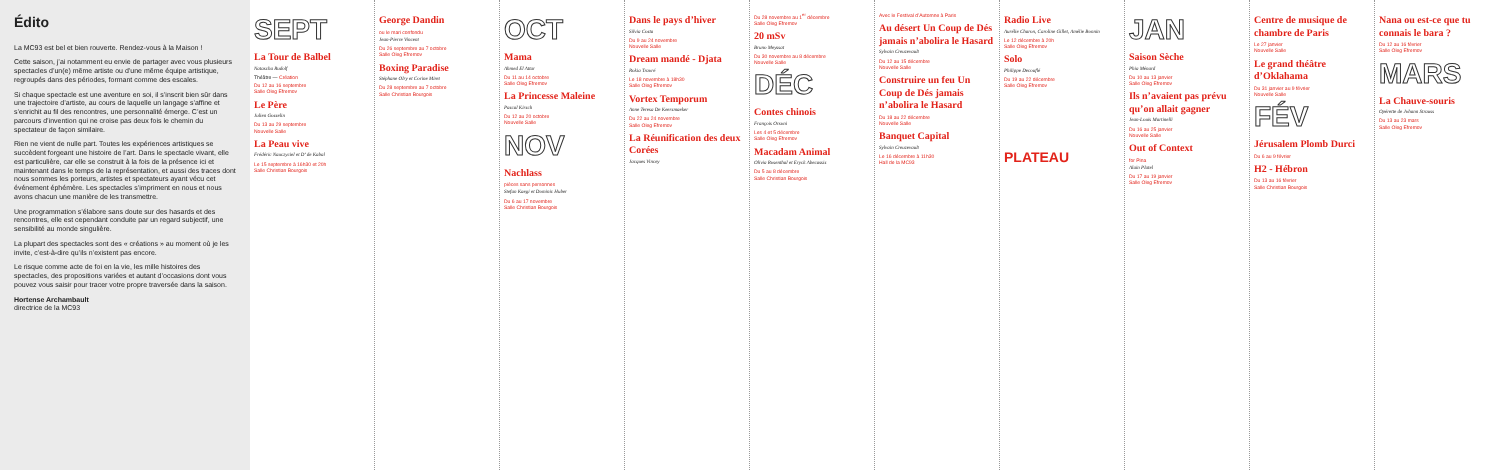Édito
La MC93 est bel et bien rouverte. Rendez-vous à la Maison !
Cette saison, j’ai notamment eu envie de partager avec vous plusieurs spectacles d’un(e) même artiste ou d’une même équipe artistique, regroupés dans des périodes, formant comme des escales.
Si chaque spectacle est une aventure en soi, il s’inscrit bien sûr dans une trajectoire d’artiste, au cours de laquelle un langage s’affine et s’enrichit au fil des rencontres, une personnalité émerge. C’est un parcours d’invention qui ne croise pas deux fois le chemin du spectateur de façon similaire.
Rien ne vient de nulle part. Toutes les expériences artistiques se succèdent forgeant une histoire de l’art. Dans le spectacle vivant, elle est particulière, car elle se construit à la fois de la présence ici et maintenant dans le temps de la représentation, et aussi des traces dont nous sommes les porteurs, artistes et spectateurs ayant vécu cet événement éphémère. Les spectacles s’impriment en nous et nous avons chacun une manière de les transmettre.
Une programmation s’élabore sans doute sur des hasards et des rencontres, elle est cependant conduite par un regard subjectif, une sensibilité au monde singulière.
La plupart des spectacles sont des « créations » au moment où je les invite, c’est-à-dire qu’ils n’existent pas encore.
Le risque comme acte de foi en la vie, les mille histoires des spectacles, des propositions variées et autant d’occasions dont vous pouvez vous saisir pour tracer votre propre traversée dans la saison.
Hortense Archambault
directrice de la MC93
SEPT
La Tour de Balbel
Natascha Rudolf
Théâtre — Création
Du 12 au 16 septembre
Salle Oleg Efremov
Le Père
Julien Gosselin
Du 13 au 29 septembre
Nouvelle Salle
La Peau vive
Frédéric Nauczyciel et D’ de Kabal
Le 15 septembre à 16h30 et 20h
Salle Christian Bourgois
George Dandin
ou le mari confondu
Jean-Pierre Vincent
Du 26 septembre au 7 octobre
Salle Oleg Efremov
Boxing Paradise
Stéphane Olry et Corine Miret
Du 28 septembre au 7 octobre
Salle Christian Bourgois
OCT
Mama
Ahmed El Attar
Du 11 au 14 octobre
Salle Oleg Efremov
La Princesse Maleine
Pascal Kirsch
Du 12 au 20 octobre
Nouvelle Salle
NOV
Nachlass
pièces sans personnes
Stefan Kaegi et Dominic Huber
Du 6 au 17 novembre
Salle Christian Bourgois
Dans le pays d’hiver
Silvia Costa
Du 9 au 24 novembre
Nouvelle Salle
Dream mandé - Djata
Rokia Traoré
Le 18 novembre à 18h30
Salle Oleg Efremov
Vortex Temporum
Anne Teresa De Keersmaeker
Du 22 au 24 novembre
Salle Oleg Efremov
La Réunification des deux Corées
Jacques Vincey
Du 28 novembre au 1<sup>er</sup> décembre
Salle Oleg Efremov
20 mSv
Bruno Meyssat
Du 30 novembre au 8 décembre
Nouvelle Salle
DÉC
Contes chinois
François Orsoni
Les 4 et 5 décembre
Salle Oleg Efremov
Macadam Animal
Olivia Rosenthal et Eryck Abecassis
Du 5 au 8 décembre
Salle Christian Bourgois
Avec le Festival d’Automne à Paris
Au désert Un Coup de Dés jamais n’abolira le Hasard
Sylvain Creuzevault
Du 12 au 15 décembre
Nouvelle Salle
Construire un feu Un Coup de Dés jamais n’abolira le Hasard
Du 18 au 22 décembre
Nouvelle Salle
Banquet Capital
Sylvain Creuzevault
Le 16 décembre à 11h30
Hall de la MC93
Radio Live
Aurélie Charon, Caroline Gillet, Amélie Bonnin
Le 12 décembre à 20h
Salle Oleg Efremov
Solo
Philippe Decouflé
Du 19 au 22 décembre
Salle Oleg Efremov
PLATEAU
JAN
Saison Sèche
Phia Ménard
Du 10 au 13 janvier
Salle Oleg Efremov
Ils n’avaient pas prévu qu’on allait gagner
Jean-Louis Martinelli
Du 16 au 25 janvier
Nouvelle Salle
Out of Context
for Pina
Alain Platel
Du 17 au 19 janvier
Salle Oleg Efremov
Centre de musique de chambre de Paris
Le 27 janvier
Nouvelle Salle
Le grand théâtre d’Oklahama
Du 31 janvier au 9 février
Nouvelle Salle
FÉV
Jérusalem Plomb Durci
Du 6 au 9 février
H2 - Hébron
Du 13 au 16 février
Salle Christian Bourgois
Nana ou est-ce que tu connais le bara ?
Du 12 au 16 février
Salle Oleg Efremov
MARS
La Chauve-souris
Opérette de Johann Strauss
Du 13 au 23 mars
Salle Oleg Efremov